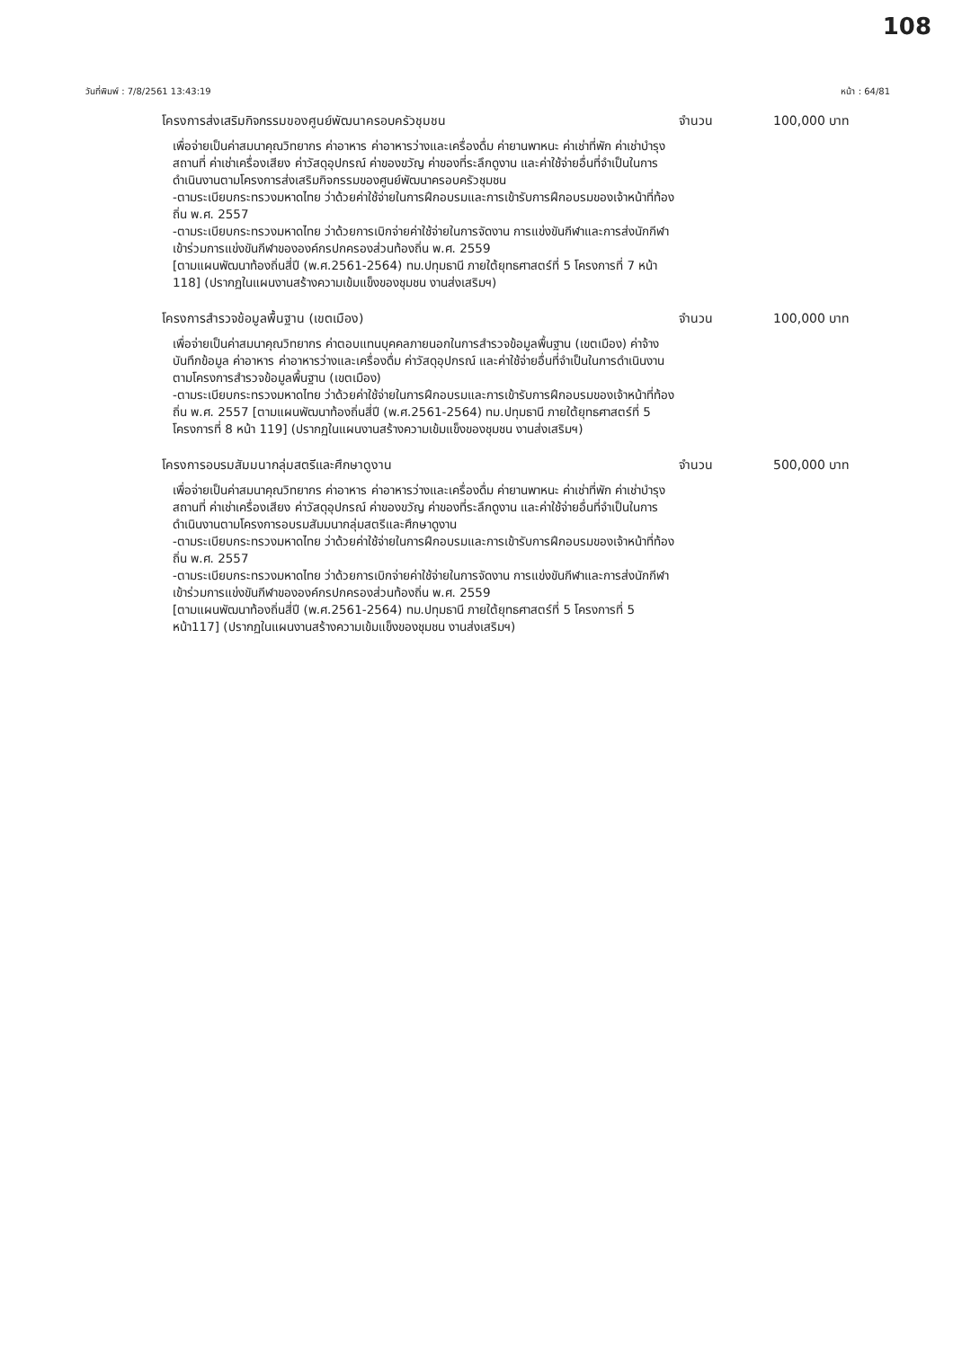108
วันที่พิมพ์ : 7/8/2561 13:43:19 หน้า : 64/81
โครงการส่งเสริมกิจกรรมของศูนย์พัฒนาครอบครัวชุมชน จำนวน 100,000 บาท
เพื่อจ่ายเป็นค่าสมนาคุณวิทยากร ค่าอาหาร ค่าอาหารว่างและเครื่องดื่ม ค่ายานพาหนะ ค่าเช่าที่พัก ค่าเช่าบำรุงสถานที่ ค่าเช่าเครื่องเสียง ค่าวัสดุอุปกรณ์ ค่าของขวัญ ค่าของที่ระลึกดูงาน และค่าใช้จ่ายอื่นที่จำเป็นในการดำเนินงานตามโครงการส่งเสริมกิจกรรมของศูนย์พัฒนาครอบครัวชุมชน
-ตามระเบียบกระทรวงมหาดไทย ว่าด้วยค่าใช้จ่ายในการฝึกอบรมและการเข้ารับการฝึกอบรมของเจ้าหน้าที่ท้องถิ่น พ.ศ. 2557
-ตามระเบียบกระทรวงมหาดไทย ว่าด้วยการเบิกจ่ายค่าใช้จ่ายในการจัดงาน การแข่งขันกีฬาและการส่งนักกีฬาเข้าร่วมการแข่งขันกีฬาขององค์กรปกครองส่วนท้องถิ่น พ.ศ. 2559
[ตามแผนพัฒนาท้องถิ่นสี่ปี (พ.ศ.2561-2564) ทม.ปทุมธานี ภายใต้ยุทธศาสตร์ที่ 5 โครงการที่ 7 หน้า 118] (ปรากฏในแผนงานสร้างความเข้มแข็งของชุมชน งานส่งเสริมฯ)
โครงการสำรวจข้อมูลพื้นฐาน (เขตเมือง) จำนวน 100,000 บาท
เพื่อจ่ายเป็นค่าสมนาคุณวิทยากร ค่าตอบแทนบุคคลภายนอกในการสำรวจข้อมูลพื้นฐาน (เขตเมือง) ค่าจ้างบันทึกข้อมูล ค่าอาหาร ค่าอาหารว่างและเครื่องดื่ม ค่าวัสดุอุปกรณ์ และค่าใช้จ่ายอื่นที่จำเป็นในการดำเนินงานตามโครงการสำรวจข้อมูลพื้นฐาน (เขตเมือง)
-ตามระเบียบกระทรวงมหาดไทย ว่าด้วยค่าใช้จ่ายในการฝึกอบรมและการเข้ารับการฝึกอบรมของเจ้าหน้าที่ท้องถิ่น พ.ศ. 2557 [ตามแผนพัฒนาท้องถิ่นสี่ปี (พ.ศ.2561-2564) ทม.ปทุมธานี ภายใต้ยุทธศาสตร์ที่ 5 โครงการที่ 8 หน้า 119] (ปรากฏในแผนงานสร้างความเข้มแข็งของชุมชน งานส่งเสริมฯ)
โครงการอบรมสัมมนากลุ่มสตรีและศึกษาดูงาน จำนวน 500,000 บาท
เพื่อจ่ายเป็นค่าสมนาคุณวิทยากร ค่าอาหาร ค่าอาหารว่างและเครื่องดื่ม ค่ายานพาหนะ ค่าเช่าที่พัก ค่าเช่าบำรุงสถานที่ ค่าเช่าเครื่องเสียง ค่าวัสดุอุปกรณ์ ค่าของขวัญ ค่าของที่ระลึกดูงาน และค่าใช้จ่ายอื่นที่จำเป็นในการดำเนินงานตามโครงการอบรมสัมมนากลุ่มสตรีและศึกษาดูงาน
-ตามระเบียบกระทรวงมหาดไทย ว่าด้วยค่าใช้จ่ายในการฝึกอบรมและการเข้ารับการฝึกอบรมของเจ้าหน้าที่ท้องถิ่น พ.ศ. 2557
-ตามระเบียบกระทรวงมหาดไทย ว่าด้วยการเบิกจ่ายค่าใช้จ่ายในการจัดงาน การแข่งขันกีฬาและการส่งนักกีฬาเข้าร่วมการแข่งขันกีฬาขององค์กรปกครองส่วนท้องถิ่น พ.ศ. 2559
[ตามแผนพัฒนาท้องถิ่นสี่ปี (พ.ศ.2561-2564) ทม.ปทุมธานี ภายใต้ยุทธศาสตร์ที่ 5 โครงการที่ 5 หน้า117] (ปรากฏในแผนงานสร้างความเข้มแข็งของชุมชน งานส่งเสริมฯ)